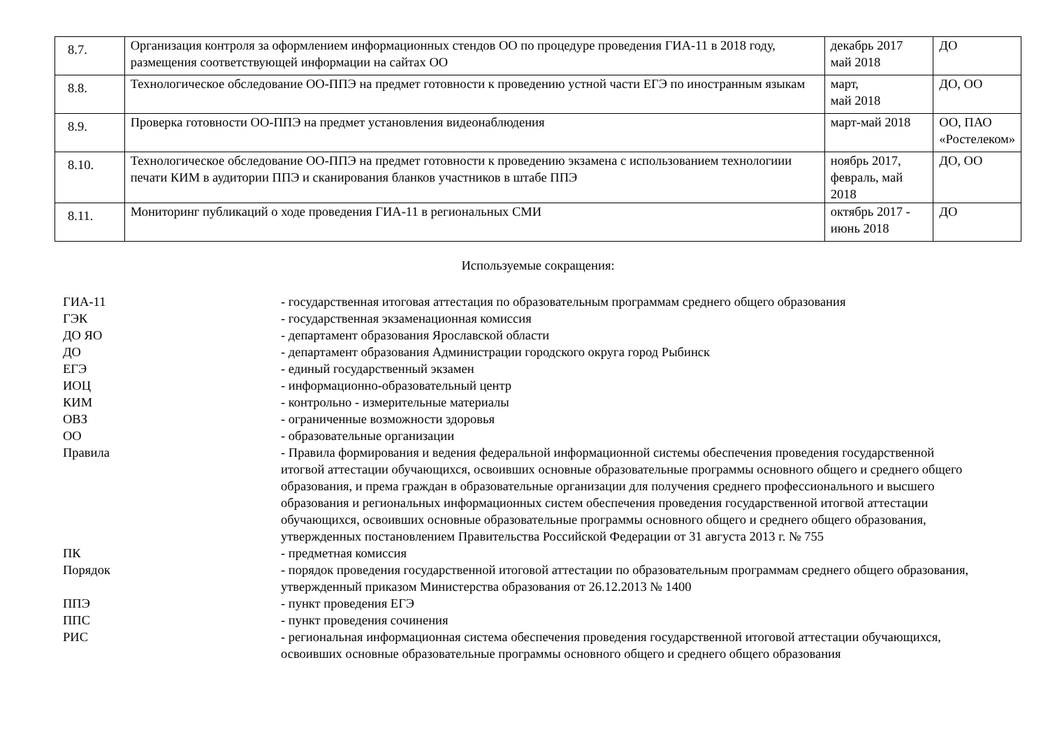| 8.7. | Организация контроля за оформлением информационных стендов ОО по процедуре проведения ГИА-11 в 2018 году, размещения соответствующей информации на сайтах ОО | декабрь 2017 май 2018 | ДО |
| 8.8. | Технологическое обследование ОО-ППЭ на предмет готовности к проведению устной части ЕГЭ по иностранным языкам | март, май 2018 | ДО, ОО |
| 8.9. | Проверка готовности ОО-ППЭ на предмет установления видеонаблюдения | март-май 2018 | ОО, ПАО «Ростелеком» |
| 8.10. | Технологическое обследование ОО-ППЭ на предмет готовности к проведению экзамена с использованием технологиии печати КИМ в аудитории ППЭ и сканирования бланков участников в штабе ППЭ | ноябрь 2017, февраль, май 2018 | ДО, ОО |
| 8.11. | Мониторинг публикаций о ходе проведения ГИА-11 в региональных СМИ | октябрь 2017 - июнь 2018 | ДО |
Используемые сокращения:
| ГИА-11 | - государственная итоговая аттестация по образовательным программам среднего общего образования |
| ГЭК | - государственная экзаменационная комиссия |
| ДО ЯО | - департамент образования Ярославской области |
| ДО | - департамент образования Администрации городского округа город Рыбинск |
| ЕГЭ | - единый государственный экзамен |
| ИОЦ | - информационно-образовательный центр |
| КИМ | - контрольно - измерительные материалы |
| ОВЗ | - ограниченные возможности здоровья |
| ОО | - образовательные организации |
| Правила | - Правила формирования и ведения федеральной информационной системы обеспечения проведения государственной итогвой аттестации обучающихся, освоивших основные образовательные программы основного общего и среднего общего образования, и према граждан в образовательные организации для получения среднего профессионального и высшего образования и региональных информационных систем обеспечения проведения государственной итогвой аттестации обучающихся, освоивших основные образовательные программы основного общего и среднего общего образования, утвержденных постановлением Правительства Российской Федерации от 31 августа 2013 г. № 755 |
| ПК | - предметная комиссия |
| Порядок | - порядок проведения государственной итоговой аттестации по образовательным программам среднего общего образования, утвержденный приказом Министерства образования от 26.12.2013 № 1400 |
| ППЭ | - пункт проведения ЕГЭ |
| ППС | - пункт проведения сочинения |
| РИС | - региональная информационная система обеспечения проведения государственной итоговой аттестации обучающихся, освоивших основные образовательные программы основного общего и среднего общего образования |